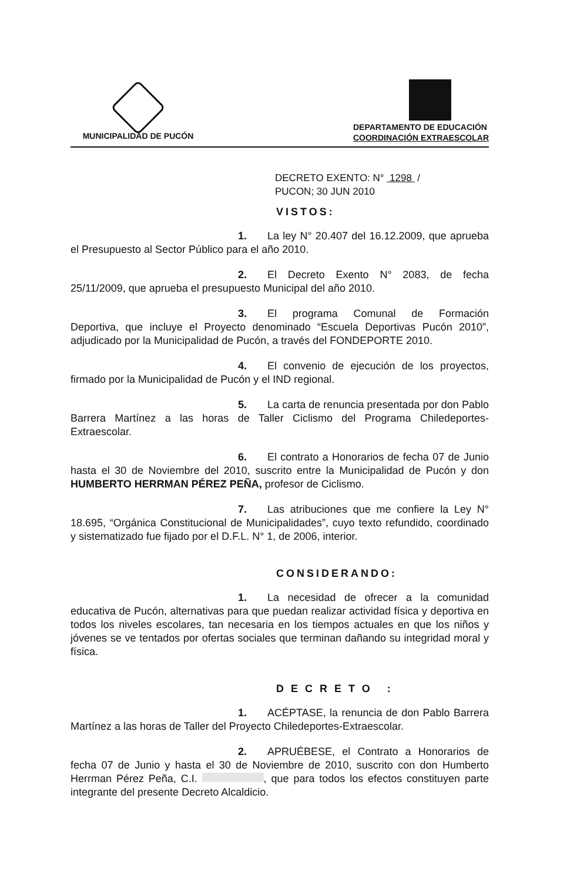MUNICIPALIDAD DE PUCÓN
DEPARTAMENTO DE EDUCACIÓN
COORDINACIÓN EXTRAESCOLAR
DECRETO EXENTO: N° 1298 /
PUCON; 30 JUN 2010
VISTOS:
1. La ley N° 20.407 del 16.12.2009, que aprueba el Presupuesto al Sector Público para el año 2010.
2. El Decreto Exento N° 2083, de fecha 25/11/2009, que aprueba el presupuesto Municipal del año 2010.
3. El programa Comunal de Formación Deportiva, que incluye el Proyecto denominado “Escuela Deportivas Pucón 2010”, adjudicado por la Municipalidad de Pucón, a través del FONDEPORTE 2010.
4. El convenio de ejecución de los proyectos, firmado por la Municipalidad de Pucón y el IND regional.
5. La carta de renuncia presentada por don Pablo Barrera Martínez a las horas de Taller Ciclismo del Programa Chiledeportes-Extraescolar.
6. El contrato a Honorarios de fecha 07 de Junio hasta el 30 de Noviembre del 2010, suscrito entre la Municipalidad de Pucón y don HUMBERTO HERRMAN PÉREZ PEÑA, profesor de Ciclismo.
7. Las atribuciones que me confiere la Ley N° 18.695, “Orgánica Constitucional de Municipalidades”, cuyo texto refundido, coordinado y sistematizado fue fijado por el D.F.L. N° 1, de 2006, interior.
CONSIDERANDO:
1. La necesidad de ofrecer a la comunidad educativa de Pucón, alternativas para que puedan realizar actividad física y deportiva en todos los niveles escolares, tan necesaria en los tiempos actuales en que los niños y jóvenes se ve tentados por ofertas sociales que terminan dañando su integridad moral y física.
DECRETO :
1. ACÉPTASE, la renuncia de don Pablo Barrera Martínez a las horas de Taller del Proyecto Chiledeportes-Extraescolar.
2. APRUÉBESE, el Contrato a Honorarios de fecha 07 de Junio y hasta el 30 de Noviembre de 2010, suscrito con don Humberto Herrman Pérez Peña, C.I. , que para todos los efectos constituyen parte integrante del presente Decreto Alcaldicio.